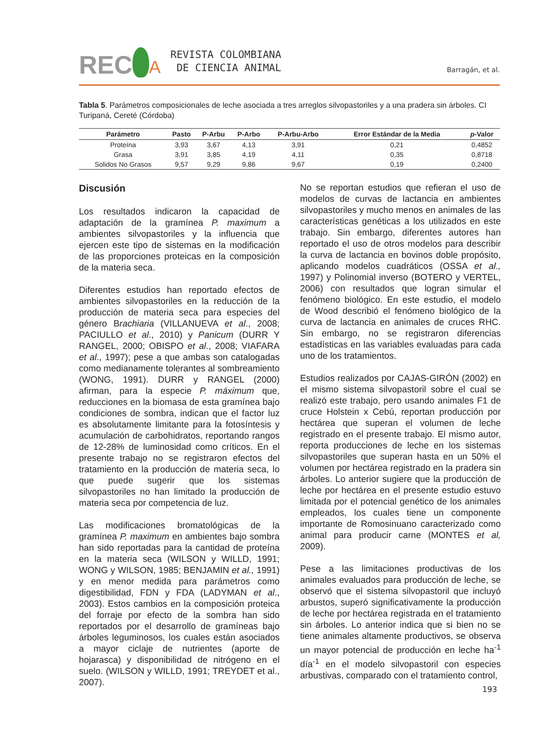REC A
REVISTA COLOMBIANA
DE CIENCIA ANIMAL
Barragán, et al.
Tabla 5. Parámetros composicionales de leche asociada a tres arreglos silvopastoriles y a una pradera sin árboles. CI Turipaná, Cereté (Córdoba)
| Parámetro | Pasto | P-Arbu | P-Arbo | P-Arbu-Arbo | Error Estándar de la Media | p -Valor |
| --- | --- | --- | --- | --- | --- | --- |
| Proteína | 3,93 | 3,67 | 4,13 | 3,91 | 0,21 | 0,4852 |
| Grasa | 3,91 | 3,85 | 4,19 | 4,11 | 0,35 | 0,8718 |
| Solidos No Grasos | 9,57 | 9,29 | 9,86 | 9,67 | 0,19 | 0,2400 |
Discusión
Los resultados indicaron la capacidad de adaptación de la gramínea P. maximum a ambientes silvopastoriles y la influencia que ejercen este tipo de sistemas en la modificación de las proporciones proteicas en la composición de la materia seca.
Diferentes estudios han reportado efectos de ambientes silvopastoriles en la reducción de la producción de materia seca para especies del género Brachiaria (VILLANUEVA et al., 2008; PACIULLO et al., 2010) y Panicum (DURR Y RANGEL, 2000; OBISPO et al., 2008; VIAFARA et al., 1997); pese a que ambas son catalogadas como medianamente tolerantes al sombreamiento (WONG, 1991). DURR y RANGEL (2000) afirman, para la especie P. máximum que, reducciones en la biomasa de esta gramínea bajo condiciones de sombra, indican que el factor luz es absolutamente limitante para la fotosíntesis y acumulación de carbohidratos, reportando rangos de 12-28% de luminosidad como críticos. En el presente trabajo no se registraron efectos del tratamiento en la producción de materia seca, lo que puede sugerir que los sistemas silvopastoriles no han limitado la producción de materia seca por competencia de luz.
Las modificaciones bromatológicas de la gramínea P. maximum en ambientes bajo sombra han sido reportadas para la cantidad de proteína en la materia seca (WILSON y WILLD, 1991; WONG y WILSON, 1985; BENJAMIN et al., 1991) y en menor medida para parámetros como digestibilidad, FDN y FDA (LADYMAN et al., 2003). Estos cambios en la composición proteica del forraje por efecto de la sombra han sido reportados por el desarrollo de gramíneas bajo árboles leguminosos, los cuales están asociados a mayor ciclaje de nutrientes (aporte de hojarasca) y disponibilidad de nitrógeno en el suelo. (WILSON y WILLD, 1991; TREYDET et al., 2007).
No se reportan estudios que refieran el uso de modelos de curvas de lactancia en ambientes silvopastoriles y mucho menos en animales de las características genéticas a los utilizados en este trabajo. Sin embargo, diferentes autores han reportado el uso de otros modelos para describir la curva de lactancia en bovinos doble propósito, aplicando modelos cuadráticos (OSSA et al., 1997) y Polinomial inverso (BOTERO y VERTEL, 2006) con resultados que logran simular el fenómeno biológico. En este estudio, el modelo de Wood describió el fenómeno biológico de la curva de lactancia en animales de cruces RHC. Sin embargo, no se registraron diferencias estadísticas en las variables evaluadas para cada uno de los tratamientos.
Estudios realizados por CAJAS-GIRÓN (2002) en el mismo sistema silvopastoril sobre el cual se realizó este trabajo, pero usando animales F1 de cruce Holstein x Cebú, reportan producción por hectárea que superan el volumen de leche registrado en el presente trabajo. El mismo autor, reporta producciones de leche en los sistemas silvopastoriles que superan hasta en un 50% el volumen por hectárea registrado en la pradera sin árboles. Lo anterior sugiere que la producción de leche por hectárea en el presente estudio estuvo limitada por el potencial genético de los animales empleados, los cuales tiene un componente importante de Romosinuano caracterizado como animal para producir carne (MONTES et al, 2009).
Pese a las limitaciones productivas de los animales evaluados para producción de leche, se observó que el sistema silvopastoril que incluyó arbustos, superó significativamente la producción de leche por hectárea registrada en el tratamiento sin árboles. Lo anterior indica que si bien no se tiene animales altamente productivos, se observa un mayor potencial de producción en leche ha<sup>-1</sup> día<sup>-1</sup> en el modelo silvopastoril con especies arbustivas, comparado con el tratamiento control,
193